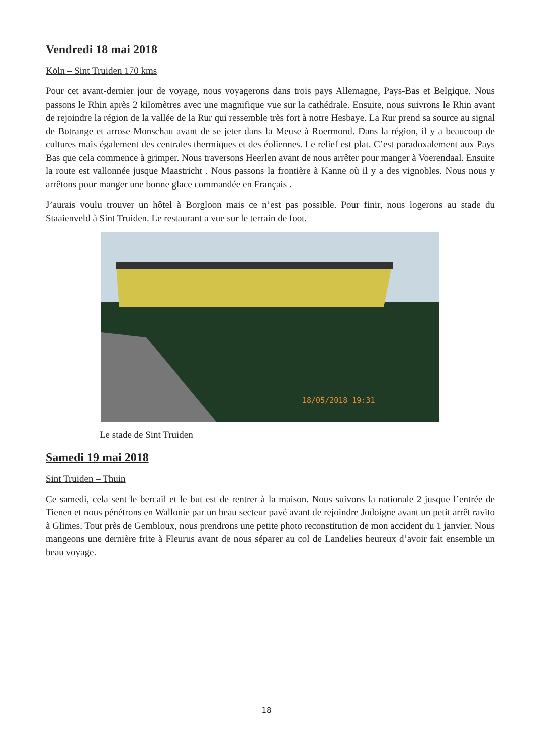Vendredi 18 mai 2018
Köln – Sint Truiden 170 kms
Pour cet avant-dernier jour de voyage, nous voyagerons dans trois pays Allemagne, Pays-Bas et Belgique. Nous passons le Rhin après 2 kilomètres avec une magnifique vue sur la cathédrale. Ensuite, nous suivrons le Rhin avant de rejoindre la région de la vallée de la Rur qui ressemble très fort à notre Hesbaye. La Rur prend sa source au signal de Botrange et arrose Monschau avant de se jeter dans la Meuse à Roermond. Dans la région, il y a beaucoup de cultures mais également des centrales thermiques et des éoliennes. Le relief est plat. C’est paradoxalement aux Pays Bas que cela commence à grimper. Nous traversons Heerlen avant de nous arrêter pour manger à Voerendaal. Ensuite la route est vallonnée jusque Maastricht . Nous passons la frontière à Kanne où il y a des vignobles. Nous nous y arrêtons pour manger une bonne glace commandée en Français .
J’aurais voulu trouver un hôtel à Borgloon mais ce n’est pas possible. Pour finir, nous logerons au stade du Staaienveld à Sint Truiden. Le restaurant a vue sur le terrain de foot.
18/05/2018 19:31
Le stade de Sint Truiden
Samedi 19 mai 2018
Sint Truiden – Thuin
Ce samedi, cela sent le bercail et le but est de rentrer à la maison. Nous suivons la nationale 2 jusque l’entrée de Tienen et nous pénétrons en Wallonie par un beau secteur pavé avant de rejoindre Jodoigne avant un petit arrêt ravito à Glimes. Tout près de Gembloux, nous prendrons une petite photo reconstitution de mon accident du 1 janvier. Nous mangeons une dernière frite à Fleurus avant de nous séparer au col de Landelies heureux d’avoir fait ensemble un beau voyage.
18